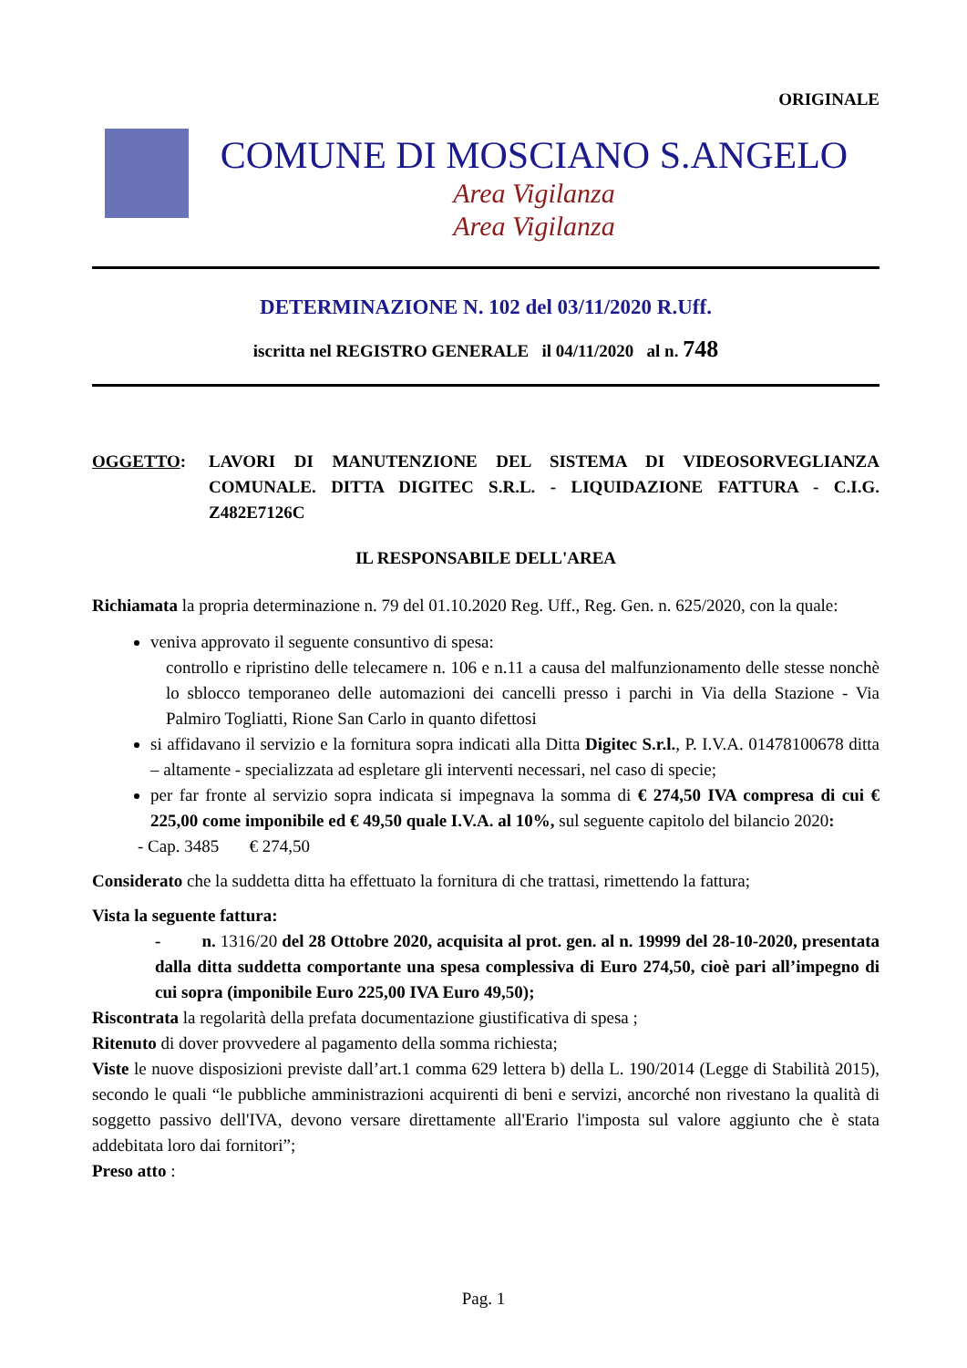ORIGINALE
COMUNE DI MOSCIANO S.ANGELO
Area Vigilanza
Area Vigilanza
DETERMINAZIONE N. 102 del 03/11/2020 R.Uff.
iscritta nel REGISTRO GENERALE il 04/11/2020 al n. 748
OGGETTO: LAVORI DI MANUTENZIONE DEL SISTEMA DI VIDEOSORVEGLIANZA COMUNALE. DITTA DIGITEC S.R.L. - LIQUIDAZIONE FATTURA - C.I.G. Z482E7126C
IL RESPONSABILE DELL'AREA
Richiamata la propria determinazione n. 79 del 01.10.2020 Reg. Uff., Reg. Gen. n. 625/2020, con la quale:
veniva approvato il seguente consuntivo di spesa:
controllo e ripristino delle telecamere n. 106 e n.11 a causa del malfunzionamento delle stesse nonchè lo sblocco temporaneo delle automazioni dei cancelli presso i parchi in Via della Stazione - Via Palmiro Togliatti, Rione San Carlo in quanto difettosi
si affidavano il servizio e la fornitura sopra indicati alla Ditta Digitec S.r.l., P. I.V.A. 01478100678 ditta – altamente - specializzata ad espletare gli interventi necessari, nel caso di specie;
per far fronte al servizio sopra indicata si impegnava la somma di € 274,50 IVA compresa di cui € 225,00 come imponibile ed € 49,50 quale I.V.A. al 10%, sul seguente capitolo del bilancio 2020:
- Cap. 3485 € 274,50
Considerato che la suddetta ditta ha effettuato la fornitura di che trattasi, rimettendo la fattura;
Vista la seguente fattura:
- n. 1316/20 del 28 Ottobre 2020, acquisita al prot. gen. al n. 19999 del 28-10-2020, presentata dalla ditta suddetta comportante una spesa complessiva di Euro 274,50, cioè pari all’impegno di cui sopra (imponibile Euro 225,00 IVA Euro 49,50);
Riscontrata la regolarità della prefata documentazione giustificativa di spesa ;
Ritenuto di dover provvedere al pagamento della somma richiesta;
Viste le nuove disposizioni previste dall’art.1 comma 629 lettera b) della L. 190/2014 (Legge di Stabilità 2015), secondo le quali “le pubbliche amministrazioni acquirenti di beni e servizi, ancorché non rivestano la qualità di soggetto passivo dell'IVA, devono versare direttamente all'Erario l'imposta sul valore aggiunto che è stata addebitata loro dai fornitori”;
Preso atto :
Pag. 1